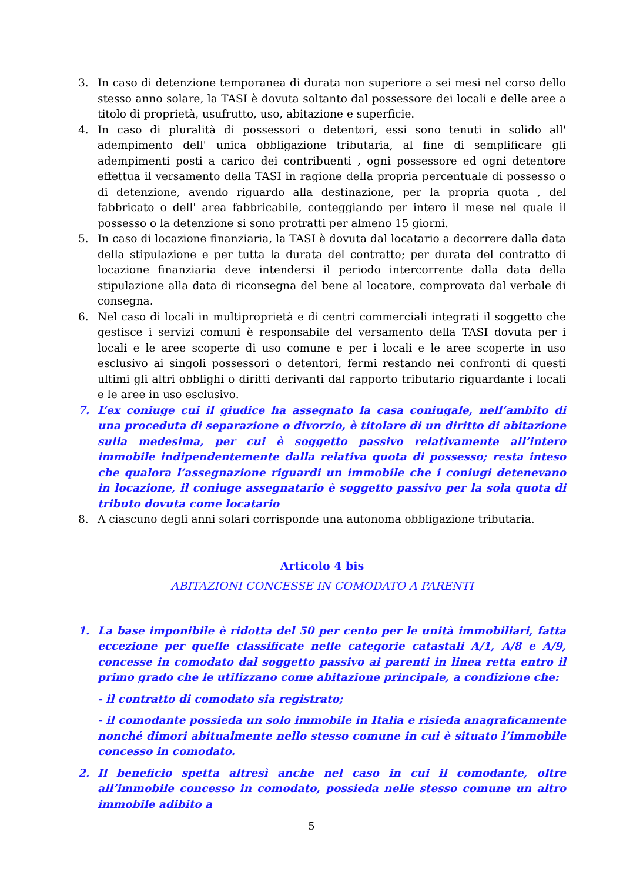3. In caso di detenzione temporanea di durata non superiore a sei mesi nel corso dello stesso anno solare, la TASI è dovuta soltanto dal possessore dei locali e delle aree a titolo di proprietà, usufrutto, uso, abitazione e superficie.
4. In caso di pluralità di possessori o detentori, essi sono tenuti in solido all' adempimento dell' unica obbligazione tributaria, al fine di semplificare gli adempimenti posti a carico dei contribuenti , ogni possessore ed ogni detentore effettua il versamento della TASI in ragione della propria percentuale di possesso o di detenzione, avendo riguardo alla destinazione, per la propria quota , del fabbricato o dell' area fabbricabile, conteggiando per intero il mese nel quale il possesso o la detenzione si sono protratti per almeno 15 giorni.
5. In caso di locazione finanziaria, la TASI è dovuta dal locatario a decorrere dalla data della stipulazione e per tutta la durata del contratto; per durata del contratto di locazione finanziaria deve intendersi il periodo intercorrente dalla data della stipulazione alla data di riconsegna del bene al locatore, comprovata dal verbale di consegna.
6. Nel caso di locali in multiproprietà e di centri commerciali integrati il soggetto che gestisce i servizi comuni è responsabile del versamento della TASI dovuta per i locali e le aree scoperte di uso comune e per i locali e le aree scoperte in uso esclusivo ai singoli possessori o detentori, fermi restando nei confronti di questi ultimi gli altri obblighi o diritti derivanti dal rapporto tributario riguardante i locali e le aree in uso esclusivo.
7. L’ex coniuge cui il giudice ha assegnato la casa coniugale, nell’ambito di una proceduta di separazione o divorzio, è titolare di un diritto di abitazione sulla medesima, per cui è soggetto passivo relativamente all’intero immobile indipendentemente dalla relativa quota di possesso; resta inteso che qualora l’assegnazione riguardi un immobile che i coniugi detenevano in locazione, il coniuge assegnatario è soggetto passivo per la sola quota di tributo dovuta come locatario
8. A ciascuno degli anni solari corrisponde una autonoma obbligazione tributaria.
Articolo 4 bis
ABITAZIONI CONCESSE IN COMODATO A PARENTI
1. La base imponibile è ridotta del 50 per cento per le unità immobiliari, fatta eccezione per quelle classificate nelle categorie catastali A/1, A/8 e A/9, concesse in comodato dal soggetto passivo ai parenti in linea retta entro il primo grado che le utilizzano come abitazione principale, a condizione che:
- il contratto di comodato sia registrato;
- il comodante possieda un solo immobile in Italia e risieda anagraficamente nonché dimori abitualmente nello stesso comune in cui è situato l’immobile concesso in comodato.
2. Il beneficio spetta altresì anche nel caso in cui il comodante, oltre all’immobile concesso in comodato, possieda nelle stesso comune un altro immobile adibito a
5